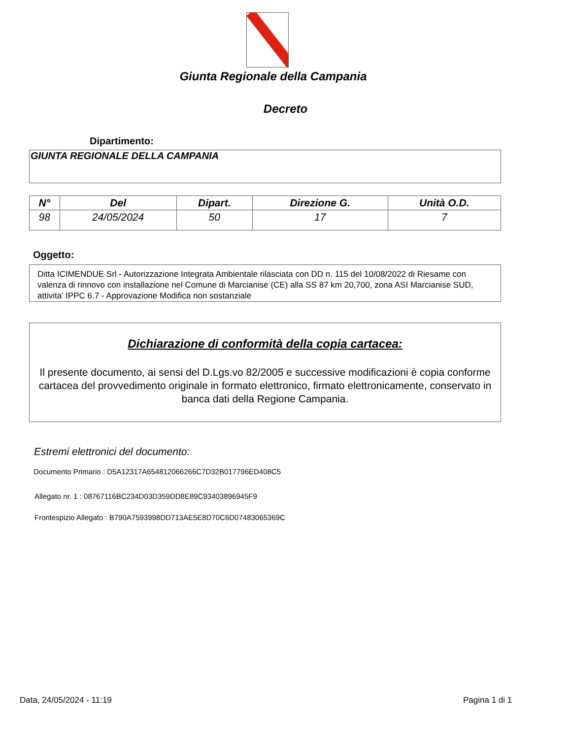Giunta Regionale della Campania
Decreto
Dipartimento:
GIUNTA REGIONALE DELLA CAMPANIA
| N° | Del | Dipart. | Direzione G. | Unità O.D. |
| --- | --- | --- | --- | --- |
| 98 | 24/05/2024 | 50 | 17 | 7 |
Oggetto:
Ditta ICIMENDUE Srl - Autorizzazione Integrata Ambientale rilasciata con DD n. 115 del 10/08/2022 di Riesame con valenza di rinnovo con installazione nel Comune di Marcianise (CE) alla SS 87 km 20,700, zona ASI Marcianise SUD, attivita' IPPC 6.7 - Approvazione Modifica non sostanziale
Dichiarazione di conformità della copia cartacea:
Il presente documento, ai sensi del D.Lgs.vo 82/2005 e successive modificazioni è copia conforme cartacea del provvedimento originale in formato elettronico, firmato elettronicamente, conservato in banca dati della Regione Campania.
Estremi elettronici del documento:
Documento Primario : D5A12317A654812066266C7D32B017796ED408C5
Allegato nr. 1 : 08767116BC234D03D359DD8E89C93403896945F9
Frontespizio Allegato : B790A7593998DD713AE5E8D70C6D07483065369C
Data, 24/05/2024 - 11:19 Pagina 1 di 1